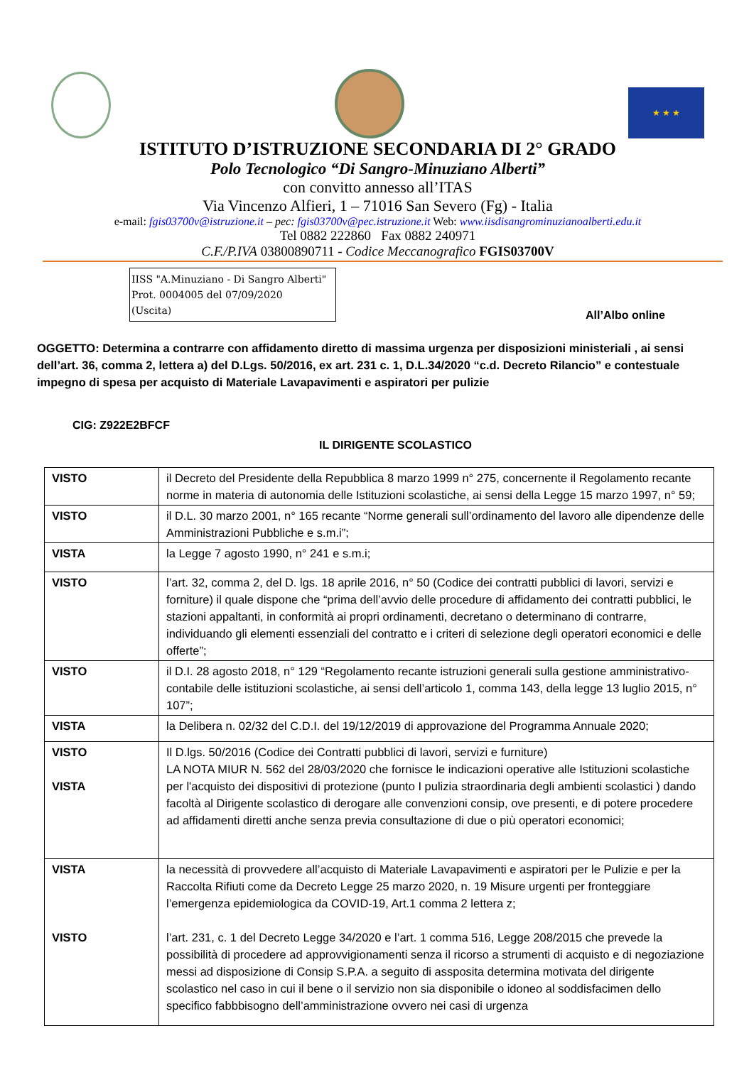★ ★ ★
ISTITUTO D’ISTRUZIONE SECONDARIA DI 2° GRADO
Polo Tecnologico “Di Sangro-Minuziano Alberti”
con convitto annesso all’ITAS
Via Vincenzo Alfieri, 1 – 71016 San Severo (Fg) - Italia
e-mail: fgis03700v@istruzione.it – pec: fgis03700v@pec.istruzione.it Web: www.iisdisangrominuzianoalberti.edu.it
Tel 0882 222860 Fax 0882 240971
C.F./P.IVA 03800890711 - Codice Meccanografico FGIS03700V
IISS "A.Minuziano - Di Sangro Alberti"
Prot. 0004005 del 07/09/2020
(Uscita)
All’Albo online
OGGETTO: Determina a contrarre con affidamento diretto di massima urgenza per disposizioni ministeriali , ai sensi dell’art. 36, comma 2, lettera a) del D.Lgs. 50/2016, ex art. 231 c. 1, D.L.34/2020 “c.d. Decreto Rilancio” e contestuale impegno di spesa per acquisto di Materiale Lavapavimenti e aspiratori per pulizie
CIG: Z922E2BFCF
IL DIRIGENTE SCOLASTICO
| VISTO | il Decreto del Presidente della Repubblica 8 marzo 1999 n° 275, concernente il Regolamento recante norme in materia di autonomia delle Istituzioni scolastiche, ai sensi della Legge 15 marzo 1997, n° 59; |
| VISTO | il D.L. 30 marzo 2001, n° 165 recante “Norme generali sull’ordinamento del lavoro alle dipendenze delle Amministrazioni Pubbliche e s.m.i”; |
| VISTA | la Legge 7 agosto 1990, n° 241 e s.m.i; |
| VISTO | l’art. 32, comma 2, del D. lgs. 18 aprile 2016, n° 50 (Codice dei contratti pubblici di lavori, servizi e forniture) il quale dispone che “prima dell’avvio delle procedure di affidamento dei contratti pubblici, le stazioni appaltanti, in conformità ai propri ordinamenti, decretano o determinano di contrarre, individuando gli elementi essenziali del contratto e i criteri di selezione degli operatori economici e delle offerte”; |
| VISTO | il D.I. 28 agosto 2018, n° 129 “Regolamento recante istruzioni generali sulla gestione amministrativo-contabile delle istituzioni scolastiche, ai sensi dell’articolo 1, comma 143, della legge 13 luglio 2015, n° 107”; |
| VISTA | la Delibera n. 02/32 del C.D.I. del 19/12/2019 di approvazione del Programma Annuale 2020; |
| VISTO VISTA | Il D.lgs. 50/2016 (Codice dei Contratti pubblici di lavori, servizi e furniture) LA NOTA MIUR N. 562 del 28/03/2020 che fornisce le indicazioni operative alle Istituzioni scolastiche per l'acquisto dei dispositivi di protezione (punto I pulizia straordinaria degli ambienti scolastici ) dando facoltà al Dirigente scolastico di derogare alle convenzioni consip, ove presenti, e di potere procedere ad affidamenti diretti anche senza previa consultazione di due o più operatori economici; |
| VISTA VISTO | la necessità di provvedere all’acquisto di Materiale Lavapavimenti e aspiratori per le Pulizie e per la Raccolta Rifiuti come da Decreto Legge 25 marzo 2020, n. 19 Misure urgenti per fronteggiare l’emergenza epidemiologica da COVID-19, Art.1 comma 2 lettera z; l’art. 231, c. 1 del Decreto Legge 34/2020 e l’art. 1 comma 516, Legge 208/2015 che prevede la possibilità di procedere ad approvvigionamenti senza il ricorso a strumenti di acquisto e di negoziazione messi ad disposizione di Consip S.P.A. a seguito di assposita determina motivata del dirigente scolastico nel caso in cui il bene o il servizio non sia disponibile o idoneo al soddisfacimen dello specifico fabbbisogno dell’amministrazione ovvero nei casi di urgenza |